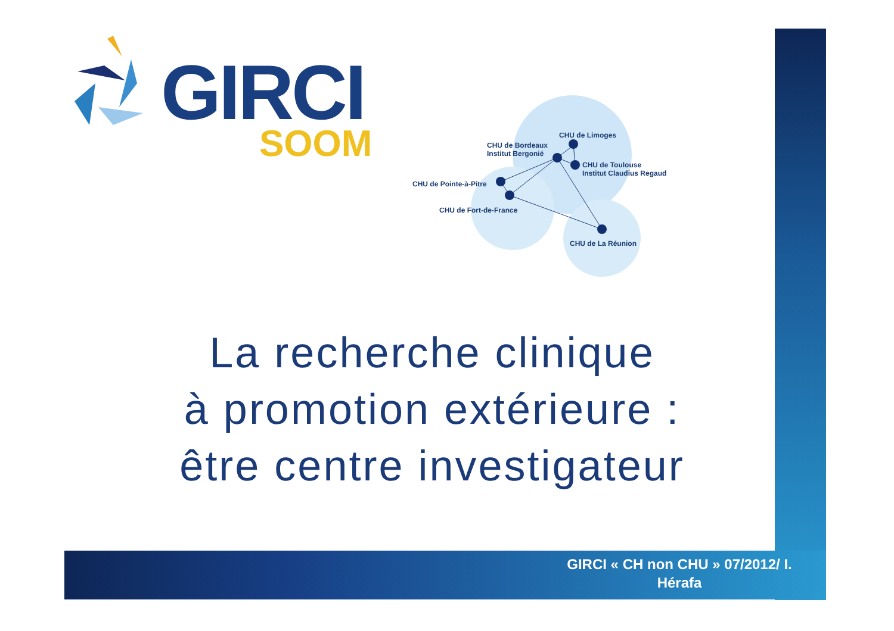GIRCI
SOOM
CHU de Limoges
CHU de Bordeaux
Institut Bergonié
CHU de Toulouse
Institut Claudius Regaud
CHU de Pointe-à-Pitre
CHU de Fort-de-France
CHU de La Réunion
La recherche clinique
à promotion extérieure :
être centre investigateur
GIRCI « CH non CHU » 07/2012/ I.
Hérafa